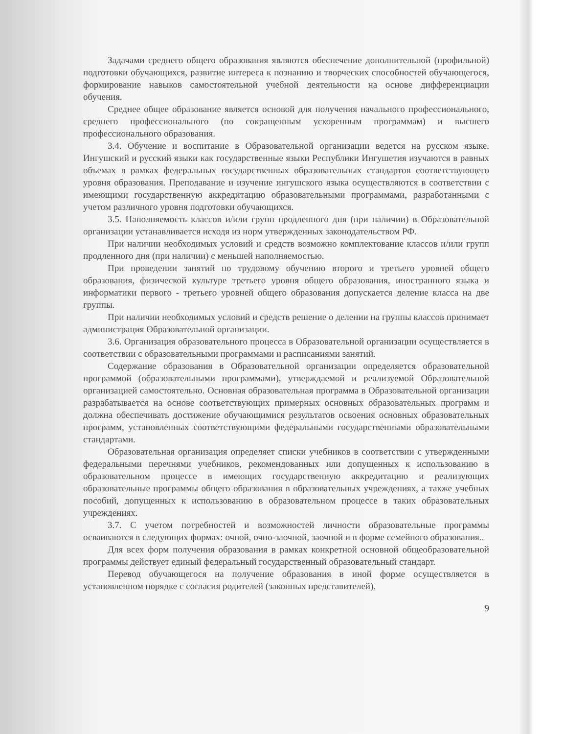Задачами среднего общего образования являются обеспечение дополнительной (профильной) подготовки обучающихся, развитие интереса к познанию и творческих способностей обучающегося, формирование навыков самостоятельной учебной деятельности на основе дифференциации обучения.
Среднее общее образование является основой для получения начального профессионального, среднего профессионального (по сокращенным ускоренным программам) и высшего профессионального образования.
3.4. Обучение и воспитание в Образовательной организации ведется на русском языке. Ингушский и русский языки как государственные языки Республики Ингушетия изучаются в равных объемах в рамках федеральных государственных образовательных стандартов соответствующего уровня образования. Преподавание и изучение ингушского языка осуществляются в соответствии с имеющими государственную аккредитацию образовательными программами, разработанными с учетом различного уровня подготовки обучающихся.
3.5. Наполняемость классов и/или групп продленного дня (при наличии) в Образовательной организации устанавливается исходя из норм утвержденных законодательством РФ.
При наличии необходимых условий и средств возможно комплектование классов и/или групп продленного дня (при наличии) с меньшей наполняемостью.
При проведении занятий по трудовому обучению второго и третьего уровней общего образования, физической культуре третьего уровня общего образования, иностранного языка и информатики первого - третьего уровней общего образования допускается деление класса на две группы.
При наличии необходимых условий и средств решение о делении на группы классов принимает администрация Образовательной организации.
3.6. Организация образовательного процесса в Образовательной организации осуществляется в соответствии с образовательными программами и расписаниями занятий.
Содержание образования в Образовательной организации определяется образовательной программой (образовательными программами), утверждаемой и реализуемой Образовательной организацией самостоятельно. Основная образовательная программа в Образовательной организации разрабатывается на основе соответствующих примерных основных образовательных программ и должна обеспечивать достижение обучающимися результатов освоения основных образовательных программ, установленных соответствующими федеральными государственными образовательными стандартами.
Образовательная организация определяет списки учебников в соответствии с утвержденными федеральными перечнями учебников, рекомендованных или допущенных к использованию в образовательном процессе в имеющих государственную аккредитацию и реализующих образовательные программы общего образования в образовательных учреждениях, а также учебных пособий, допущенных к использованию в образовательном процессе в таких образовательных учреждениях.
3.7. С учетом потребностей и возможностей личности образовательные программы осваиваются в следующих формах: очной, очно-заочной, заочной и в форме семейного образования..
Для всех форм получения образования в рамках конкретной основной общеобразовательной программы действует единый федеральный государственный образовательный стандарт.
Перевод обучающегося на получение образования в иной форме осуществляется в установленном порядке с согласия родителей (законных представителей).
9